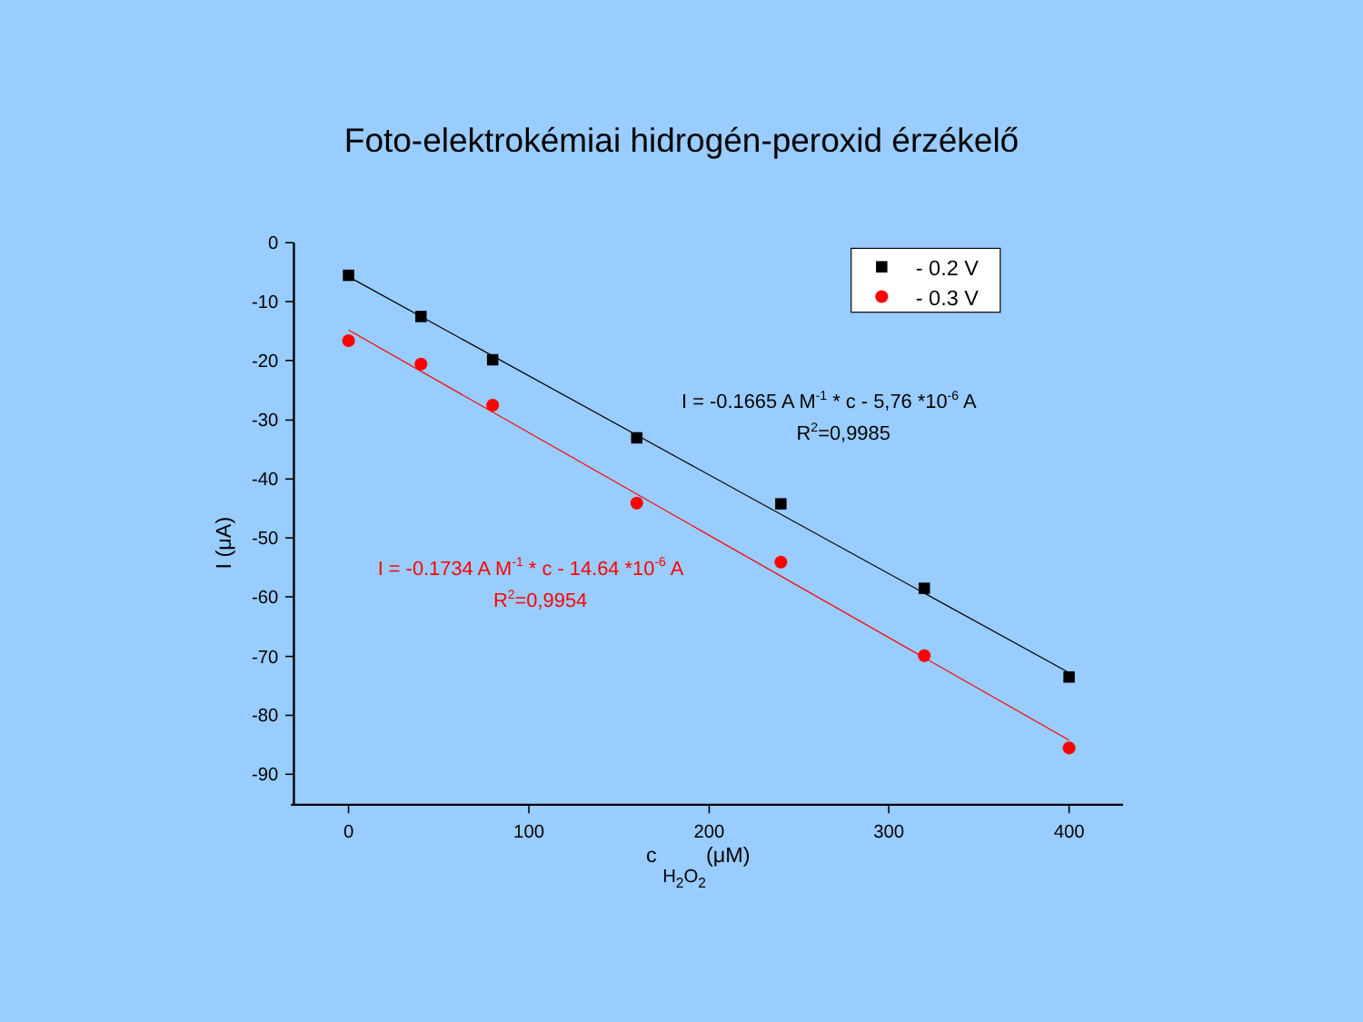Foto-elektrokémiai hidrogén-peroxid érzékelő
0
-10
-20
-30
-40
-50
-60
-70
-80
-90
0
100
200
300
400
I (μA)
c H2O2(μM)
- 0.2 V
- 0.3 V
I = -0.1665 A M-1 * c - 5,76 *10-6 A
R2=0,9985
I = -0.1734 A M-1 * c - 14.64 *10-6 A
R2=0,9954